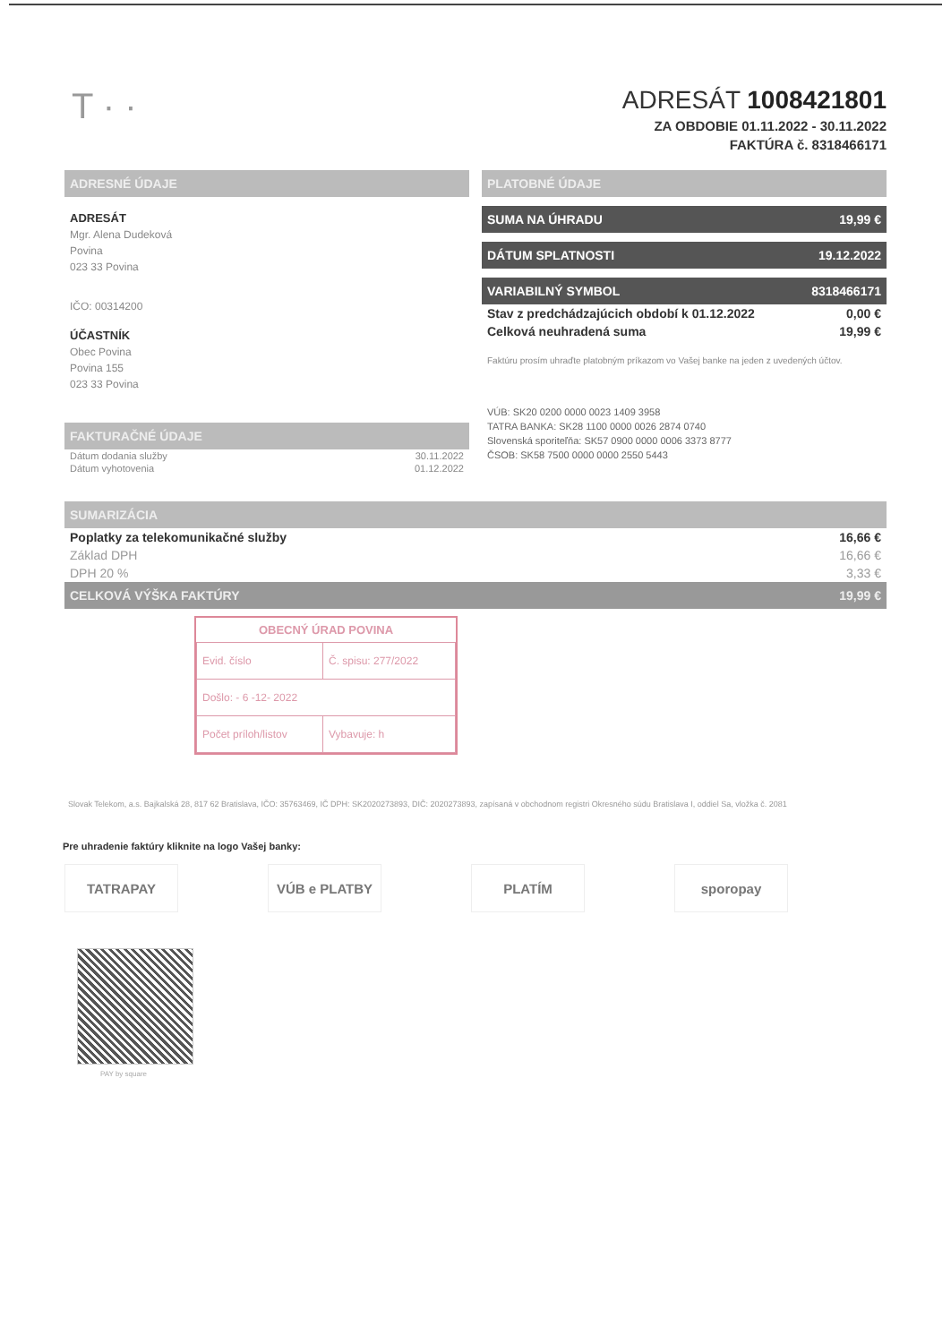T · ·
ADRESÁT 1008421801
ZA OBDOBIE 01.11.2022 - 30.11.2022
FAKTÚRA č. 8318466171
ADRESNÉ ÚDAJE
ADRESÁT
Mgr. Alena Dudeková
Povina
023 33 Povina
IČO: 00314200
ÚČASTNÍK
Obec Povina
Povina 155
023 33 Povina
FAKTURAČNÉ ÚDAJE
| Dátum dodania služby | 30.11.2022 |
| Dátum vyhotovenia | 01.12.2022 |
PLATOBNÉ ÚDAJE
SUMA NA ÚHRADU 19,99 €
DÁTUM SPLATNOSTI 19.12.2022
VARIABILNÝ SYMBOL 8318466171
Stav z predchádzajúcich období k 01.12.2022 0,00 €
Celková neuhradená suma 19,99 €
Faktúru prosím uhraďte platobným príkazom vo Vašej banke na jeden z uvedených účtov.
VÚB: SK20 0200 0000 0023 1409 3958
TATRA BANKA: SK28 1100 0000 0026 2874 0740
Slovenská sporiteľňa: SK57 0900 0000 0006 3373 8777
ČSOB: SK58 7500 0000 0000 2550 5443
SUMARIZÁCIA
Poplatky za telekomunikačné služby 16,66 €
Základ DPH 16,66 €
DPH 20 % 3,33 €
CELKOVÁ VÝŠKA FAKTÚRY 19,99 €
OBECNÝ ÚRAD POVINA
| Evid. číslo | Č. spisu: 277/2022 |
| Došlo: - 6 -12- 2022 | |
| Počet príloh/listov | Vybavuje: h |
Slovak Telekom, a.s. Bajkalská 28, 817 62 Bratislava, IČO: 35763469, IČ DPH: SK2020273893, DIČ: 2020273893, zapísaná v obchodnom registri Okresného súdu Bratislava I, oddiel Sa, vložka č. 2081
Pre uhradenie faktúry kliknite na logo Vašej banky:
TATRAPAY VÚB e PLATBY PLATÍM sporopay
PAY by square